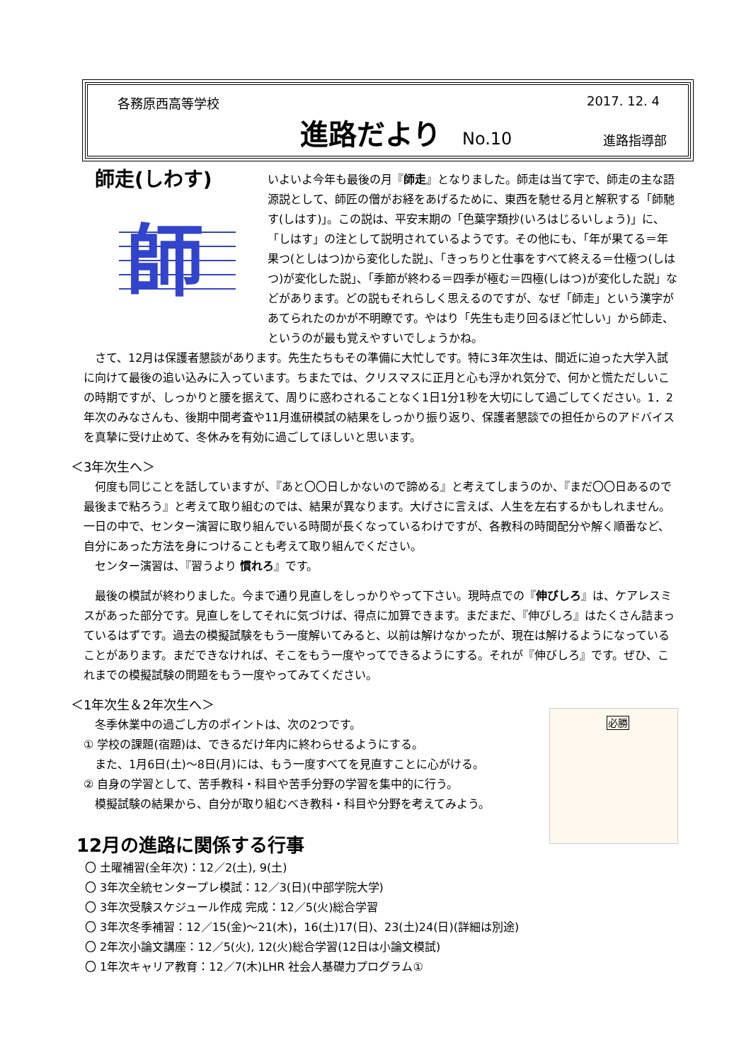各務原西高等学校 2017. 12. 4
進路だより
No.10 進路指導部
師走(しわす)
師
いよいよ今年も最後の月『師走』となりました。師走は当て字で、師走の主な語源説として、師匠の僧がお経をあげるために、東西を馳せる月と解釈する「師馳す(しはす)」。この説は、平安末期の「色葉字類抄(いろはじるいしょう)」に、「しはす」の注として説明されているようです。その他にも、「年が果てる＝年果つ(としはつ)から変化した説」、「きっちりと仕事をすべて終える＝仕極つ(しはつ)が変化した説」、「季節が終わる＝四季が極む＝四極(しはつ)が変化した説」などがあります。どの説もそれらしく思えるのですが、なぜ「師走」という漢字があてられたのかが不明瞭です。やはり「先生も走り回るほど忙しい」から師走、というのが最も覚えやすいでしょうかね。
　さて、12月は保護者懇談があります。先生たちもその準備に大忙しです。特に3年次生は、間近に迫った大学入試に向けて最後の追い込みに入っています。ちまたでは、クリスマスに正月と心も浮かれ気分で、何かと慌ただしいこの時期ですが、しっかりと腰を据えて、周りに惑わされることなく1日1分1秒を大切にして過ごしてください。1．2年次のみなさんも、後期中間考査や11月進研模試の結果をしっかり振り返り、保護者懇談での担任からのアドバイスを真摯に受け止めて、冬休みを有効に過ごしてほしいと思います。
＜3年次生へ＞
　何度も同じことを話していますが、『あと〇〇日しかないので諦める』と考えてしまうのか、『まだ〇〇日あるので最後まで粘ろう』と考えて取り組むのでは、結果が異なります。大げさに言えば、人生を左右するかもしれません。一日の中で、センター演習に取り組んでいる時間が長くなっているわけですが、各教科の時間配分や解く順番など、自分にあった方法を身につけることも考えて取り組んでください。
　センター演習は、『習うより 慣れろ』です。
　最後の模試が終わりました。今まで通り見直しをしっかりやって下さい。現時点での『伸びしろ』は、ケアレスミスがあった部分です。見直しをしてそれに気づけば、得点に加算できます。まだまだ、『伸びしろ』はたくさん詰まっているはずです。過去の模擬試験をもう一度解いてみると、以前は解けなかったが、現在は解けるようになっていることがあります。まだできなければ、そこをもう一度やってできるようにする。それが『伸びしろ』です。ぜひ、これまでの模擬試験の問題をもう一度やってみてください。
＜1年次生＆2年次生へ＞
必勝
　冬季休業中の過ごし方のポイントは、次の2つです。
① 学校の課題(宿題)は、できるだけ年内に終わらせるようにする。
　また、1月6日(土)～8日(月)には、もう一度すべてを見直すことに心がける。
② 自身の学習として、苦手教科・科目や苦手分野の学習を集中的に行う。
　模擬試験の結果から、自分が取り組むべき教科・科目や分野を考えてみよう。
12月の進路に関係する行事
〇 土曜補習(全年次)：12／2(土), 9(土)
〇 3年次全統センタープレ模試：12／3(日)(中部学院大学)
〇 3年次受験スケジュール作成 完成：12／5(火)総合学習
〇 3年次冬季補習：12／15(金)～21(木)，16(土)17(日)、23(土)24(日)(詳細は別途)
〇 2年次小論文講座：12／5(火), 12(火)総合学習(12日は小論文模試)
〇 1年次キャリア教育：12／7(木)LHR 社会人基礎力プログラム①